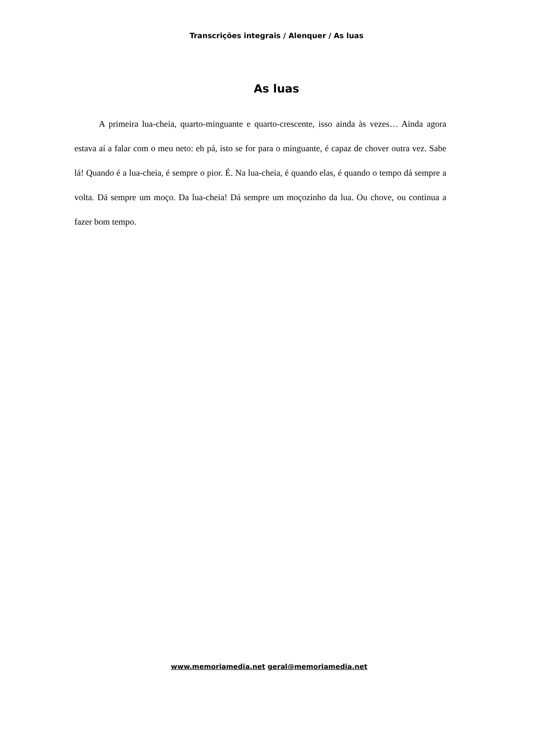Transcrições integrais / Alenquer / As luas
As luas
A primeira lua-cheia, quarto-minguante e quarto-crescente, isso ainda às vezes… Ainda agora estava aí a falar com o meu neto: eh pá, isto se for para o minguante, é capaz de chover outra vez. Sabe lá! Quando é a lua-cheia, é sempre o pior. É. Na lua-cheia, é quando elas, é quando o tempo dá sempre a volta. Dá sempre um moço. Da lua-cheia! Dá sempre um moçozinho da lua. Ou chove, ou continua a fazer bom tempo.
www.memoriamedia.net geral@memoriamedia.net